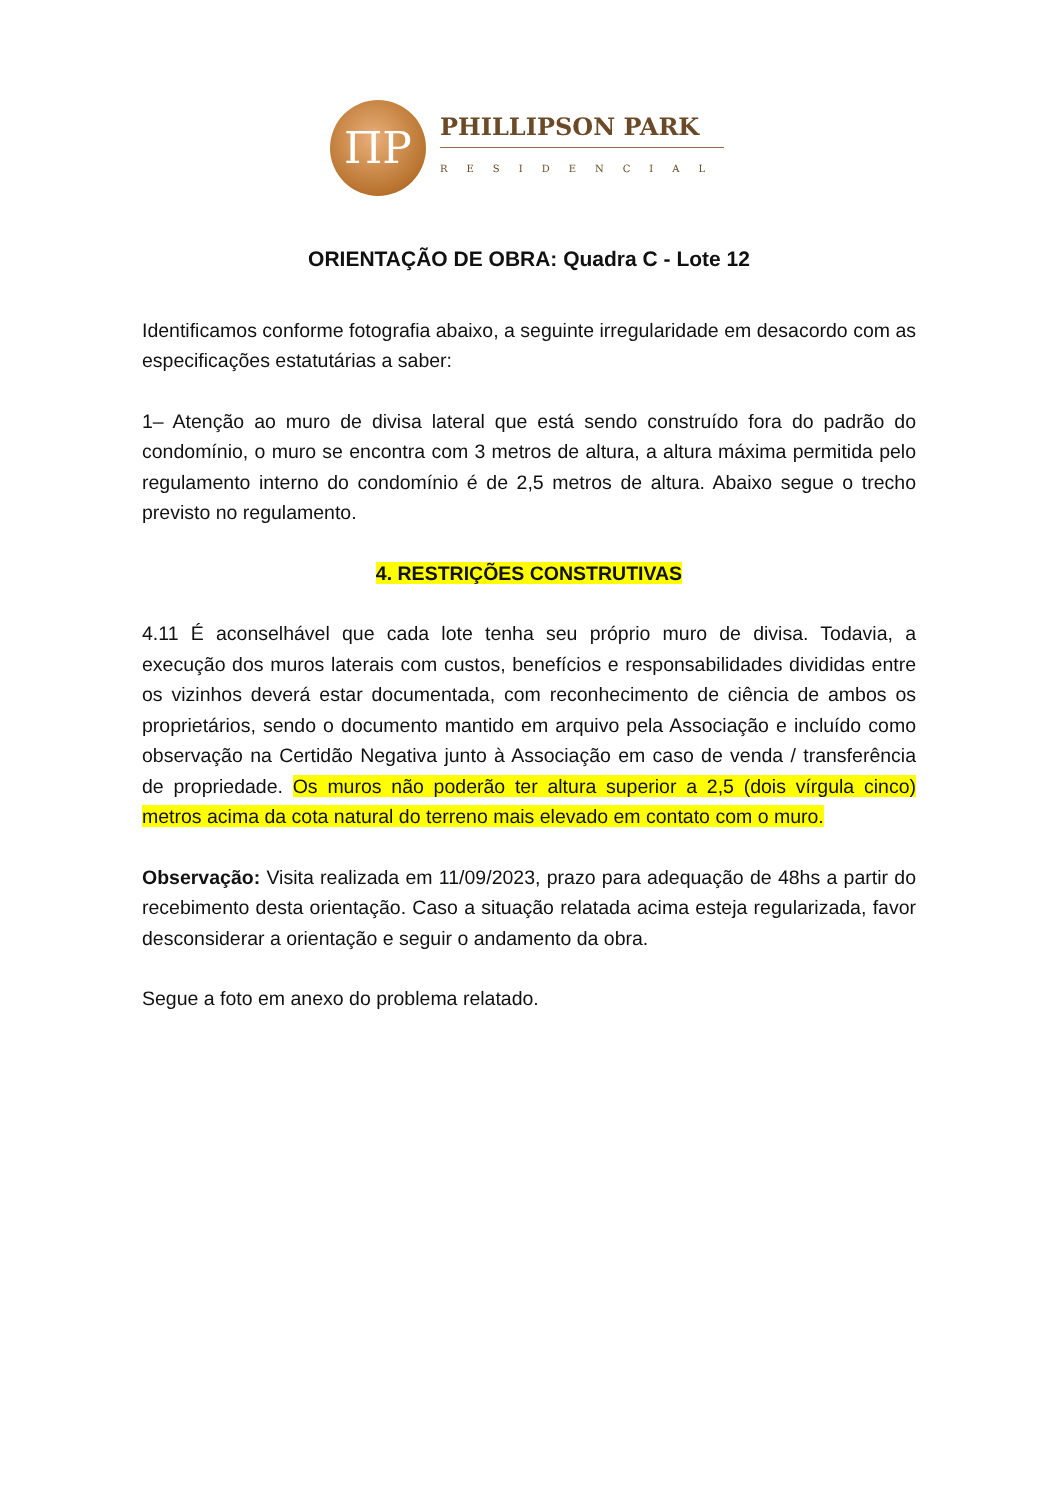ΠP
PHILLIPSON PARK
RESIDENCIAL
ORIENTAÇÃO DE OBRA: Quadra C - Lote 12
Identificamos conforme fotografia abaixo, a seguinte irregularidade em desacordo com as especificações estatutárias a saber:
1– Atenção ao muro de divisa lateral que está sendo construído fora do padrão do condomínio, o muro se encontra com 3 metros de altura, a altura máxima permitida pelo regulamento interno do condomínio é de 2,5 metros de altura. Abaixo segue o trecho previsto no regulamento.
4. RESTRIÇÕES CONSTRUTIVAS
4.11 É aconselhável que cada lote tenha seu próprio muro de divisa. Todavia, a execução dos muros laterais com custos, benefícios e responsabilidades divididas entre os vizinhos deverá estar documentada, com reconhecimento de ciência de ambos os proprietários, sendo o documento mantido em arquivo pela Associação e incluído como observação na Certidão Negativa junto à Associação em caso de venda / transferência de propriedade. Os muros não poderão ter altura superior a 2,5 (dois vírgula cinco) metros acima da cota natural do terreno mais elevado em contato com o muro.
Observação: Visita realizada em 11/09/2023, prazo para adequação de 48hs a partir do recebimento desta orientação. Caso a situação relatada acima esteja regularizada, favor desconsiderar a orientação e seguir o andamento da obra.
Segue a foto em anexo do problema relatado.